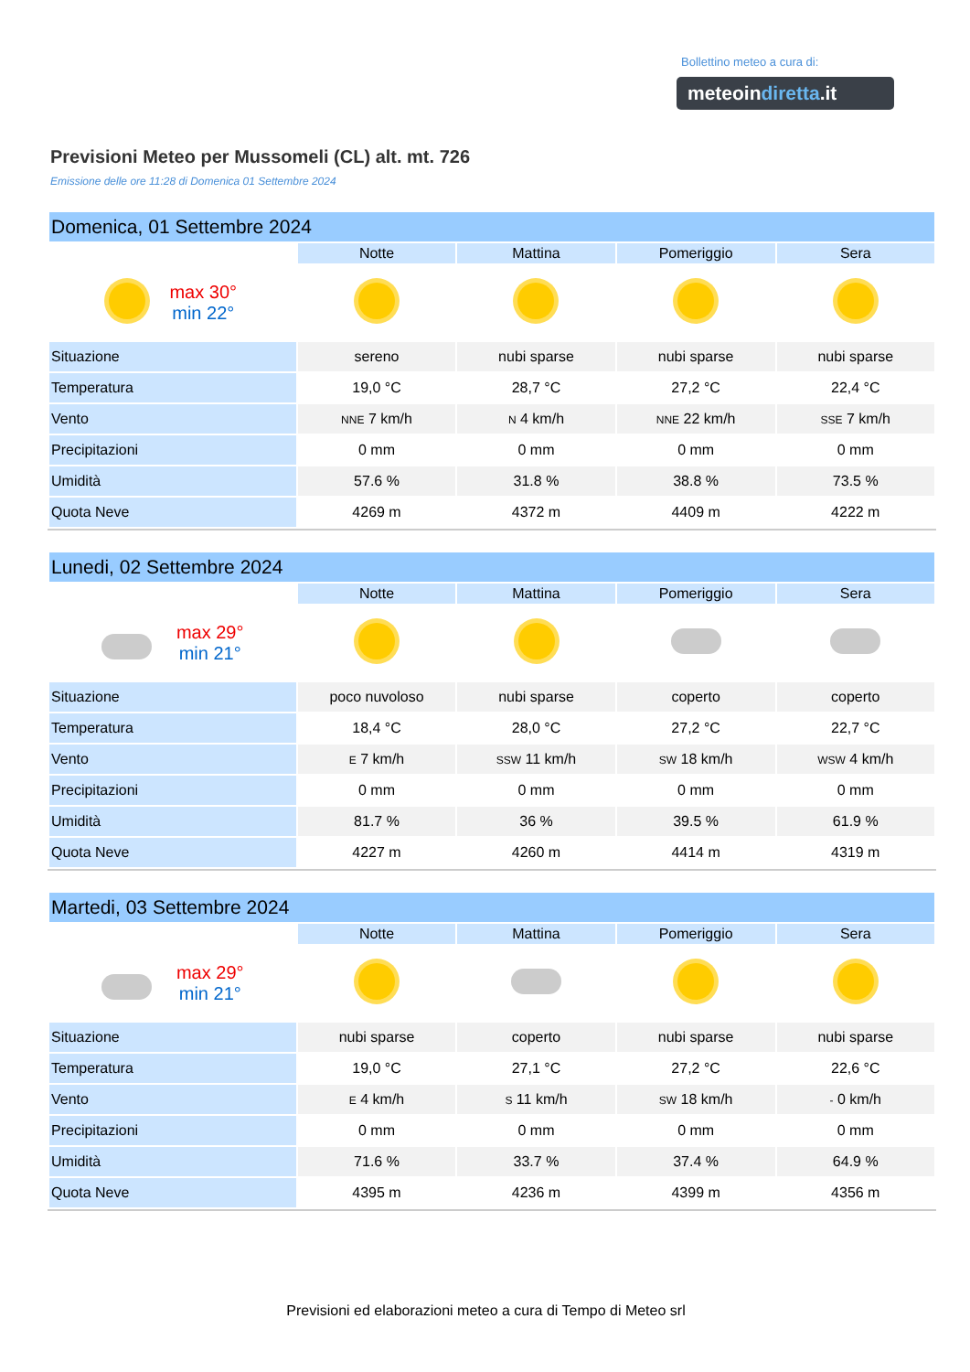Bollettino meteo a cura di:
meteoindiretta.it
Previsioni Meteo per Mussomeli (CL) alt. mt. 726
Emissione delle ore 11:28 di Domenica 01 Settembre 2024
| Domenica, 01 Settembre 2024 | | | | |
| --- | --- | --- | --- | --- |
| | Notte | Mattina | Pomeriggio | Sera |
| max 30° min 22° | | | | |
| Situazione | sereno | nubi sparse | nubi sparse | nubi sparse |
| Temperatura | 19,0 °C | 28,7 °C | 27,2 °C | 22,4 °C |
| Vento | NNE 7 km/h | N 4 km/h | NNE 22 km/h | SSE 7 km/h |
| Precipitazioni | 0 mm | 0 mm | 0 mm | 0 mm |
| Umidità | 57.6 % | 31.8 % | 38.8 % | 73.5 % |
| Quota Neve | 4269 m | 4372 m | 4409 m | 4222 m |
| Lunedi, 02 Settembre 2024 | | | | |
| --- | --- | --- | --- | --- |
| | Notte | Mattina | Pomeriggio | Sera |
| max 29° min 21° | | | | |
| Situazione | poco nuvoloso | nubi sparse | coperto | coperto |
| Temperatura | 18,4 °C | 28,0 °C | 27,2 °C | 22,7 °C |
| Vento | E 7 km/h | SSW 11 km/h | SW 18 km/h | WSW 4 km/h |
| Precipitazioni | 0 mm | 0 mm | 0 mm | 0 mm |
| Umidità | 81.7 % | 36 % | 39.5 % | 61.9 % |
| Quota Neve | 4227 m | 4260 m | 4414 m | 4319 m |
| Martedi, 03 Settembre 2024 | | | | |
| --- | --- | --- | --- | --- |
| | Notte | Mattina | Pomeriggio | Sera |
| max 29° min 21° | | | | |
| Situazione | nubi sparse | coperto | nubi sparse | nubi sparse |
| Temperatura | 19,0 °C | 27,1 °C | 27,2 °C | 22,6 °C |
| Vento | E 4 km/h | S 11 km/h | SW 18 km/h | - 0 km/h |
| Precipitazioni | 0 mm | 0 mm | 0 mm | 0 mm |
| Umidità | 71.6 % | 33.7 % | 37.4 % | 64.9 % |
| Quota Neve | 4395 m | 4236 m | 4399 m | 4356 m |
Previsioni ed elaborazioni meteo a cura di Tempo di Meteo srl